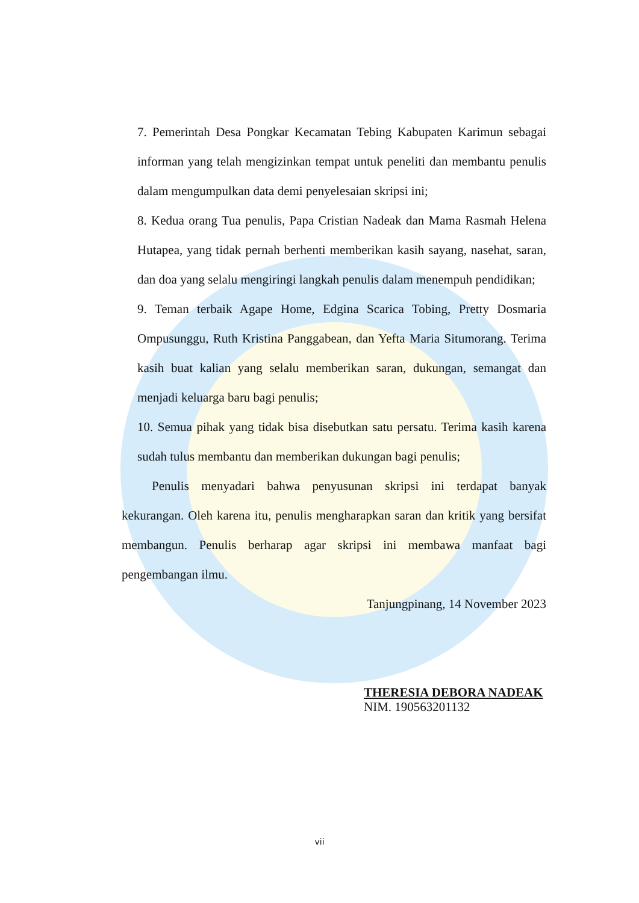7. Pemerintah Desa Pongkar Kecamatan Tebing Kabupaten Karimun sebagai informan yang telah mengizinkan tempat untuk peneliti dan membantu penulis dalam mengumpulkan data demi penyelesaian skripsi ini;
8. Kedua orang Tua penulis, Papa Cristian Nadeak dan Mama Rasmah Helena Hutapea, yang tidak pernah berhenti memberikan kasih sayang, nasehat, saran, dan doa yang selalu mengiringi langkah penulis dalam menempuh pendidikan;
9. Teman terbaik Agape Home, Edgina Scarica Tobing, Pretty Dosmaria Ompusunggu, Ruth Kristina Panggabean, dan Yefta Maria Situmorang. Terima kasih buat kalian yang selalu memberikan saran, dukungan, semangat dan menjadi keluarga baru bagi penulis;
10. Semua pihak yang tidak bisa disebutkan satu persatu. Terima kasih karena sudah tulus membantu dan memberikan dukungan bagi penulis;
Penulis menyadari bahwa penyusunan skripsi ini terdapat banyak kekurangan. Oleh karena itu, penulis mengharapkan saran dan kritik yang bersifat membangun. Penulis berharap agar skripsi ini membawa manfaat bagi pengembangan ilmu.
Tanjungpinang, 14 November 2023
THERESIA DEBORA NADEAK
NIM. 190563201132
vii